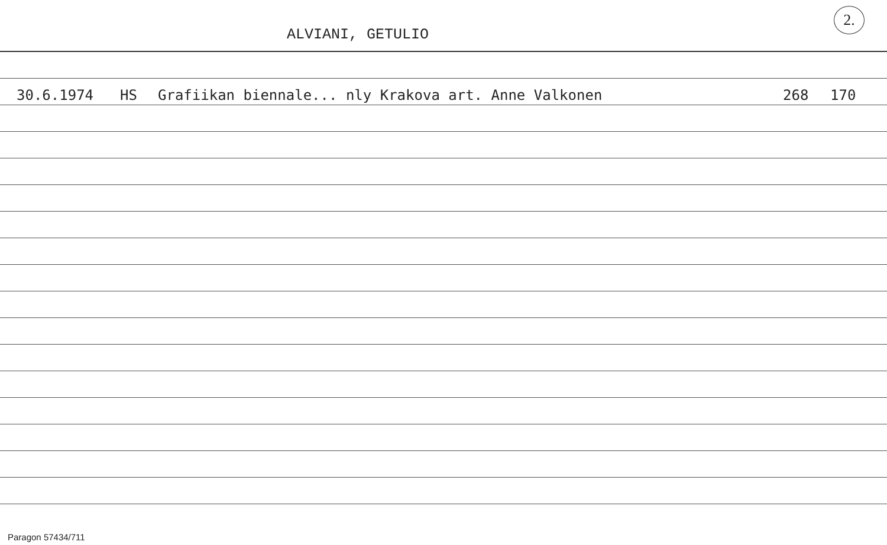ALVIANI, GETULIO
2.
30.6.1974 HS Grafiikan biennale... nly Krakova art. Anne Valkonen 268 170
Paragon 57434/711